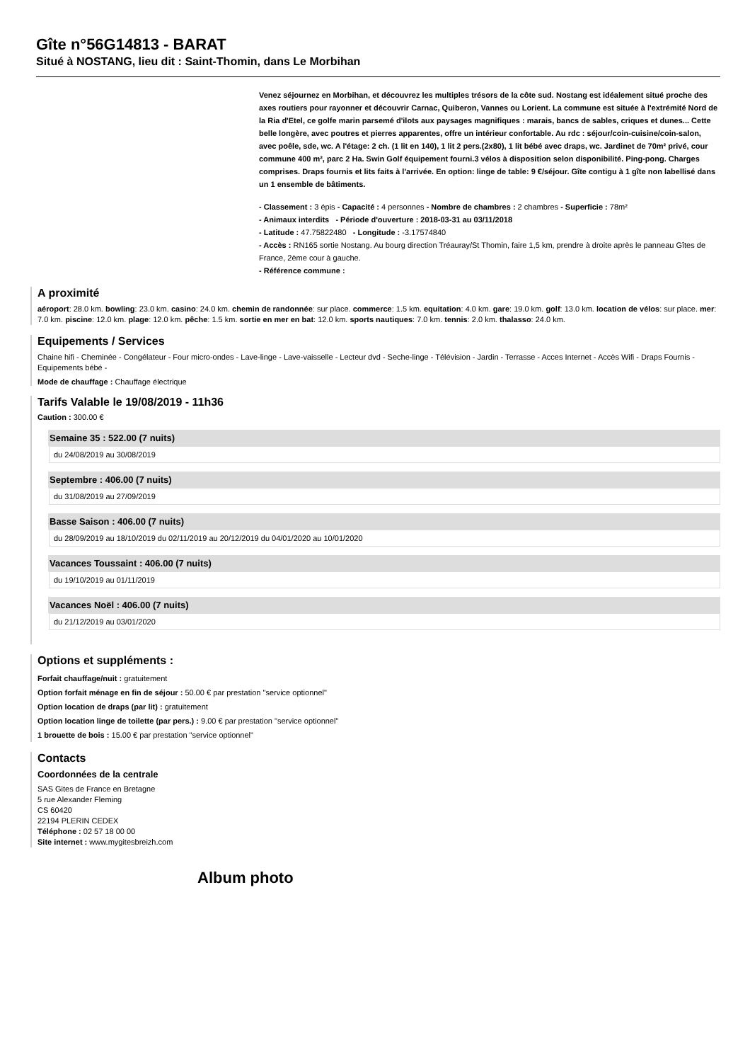Gîte n°56G14813 - BARAT
Situé à NOSTANG, lieu dit : Saint-Thomin, dans Le Morbihan
Venez séjournez en Morbihan, et découvrez les multiples trésors de la côte sud. Nostang est idéalement situé proche des axes routiers pour rayonner et découvrir Carnac, Quiberon, Vannes ou Lorient. La commune est située à l'extrémité Nord de la Ria d'Etel, ce golfe marin parsemé d'ilots aux paysages magnifiques : marais, bancs de sables, criques et dunes... Cette belle longère, avec poutres et pierres apparentes, offre un intérieur confortable. Au rdc : séjour/coin-cuisine/coin-salon, avec poêle, sde, wc. A l'étage: 2 ch. (1 lit en 140), 1 lit 2 pers.(2x80), 1 lit bébé avec draps, wc. Jardinet de 70m² privé, cour commune 400 m², parc 2 Ha. Swin Golf équipement fourni.3 vélos à disposition selon disponibilité. Ping-pong. Charges comprises. Draps fournis et lits faits à l'arrivée. En option: linge de table: 9 €/séjour. Gîte contigu à 1 gîte non labellisé dans un 1 ensemble de bâtiments.
- Classement : 3 épis - Capacité : 4 personnes - Nombre de chambres : 2 chambres - Superficie : 78m²
- Animaux interdits - Période d'ouverture : 2018-03-31 au 03/11/2018
- Latitude : 47.75822480 - Longitude : -3.17574840
- Accès : RN165 sortie Nostang. Au bourg direction Tréauray/St Thomin, faire 1,5 km, prendre à droite après le panneau Gîtes de France, 2ème cour à gauche.
- Référence commune :
A proximité
aéroport: 28.0 km. bowling: 23.0 km. casino: 24.0 km. chemin de randonnée: sur place. commerce: 1.5 km. equitation: 4.0 km. gare: 19.0 km. golf: 13.0 km. location de vélos: sur place. mer: 7.0 km. piscine: 12.0 km. plage: 12.0 km. pêche: 1.5 km. sortie en mer en bat: 12.0 km. sports nautiques: 7.0 km. tennis: 2.0 km. thalasso: 24.0 km.
Equipements / Services
Chaine hifi - Cheminée - Congélateur - Four micro-ondes - Lave-linge - Lave-vaisselle - Lecteur dvd - Seche-linge - Télévision - Jardin - Terrasse - Acces Internet - Accès Wifi - Draps Fournis - Equipements bébé -
Mode de chauffage : Chauffage électrique
Tarifs Valable le 19/08/2019 - 11h36
Caution : 300.00 €
Semaine 35 : 522.00 (7 nuits)
du 24/08/2019 au 30/08/2019
Septembre : 406.00 (7 nuits)
du 31/08/2019 au 27/09/2019
Basse Saison : 406.00 (7 nuits)
du 28/09/2019 au 18/10/2019 du 02/11/2019 au 20/12/2019 du 04/01/2020 au 10/01/2020
Vacances Toussaint : 406.00 (7 nuits)
du 19/10/2019 au 01/11/2019
Vacances Noël : 406.00 (7 nuits)
du 21/12/2019 au 03/01/2020
Options et suppléments :
Forfait chauffage/nuit : gratuitement
Option forfait ménage en fin de séjour : 50.00 € par prestation "service optionnel"
Option location de draps (par lit) : gratuitement
Option location linge de toilette (par pers.) : 9.00 € par prestation "service optionnel"
1 brouette de bois : 15.00 € par prestation "service optionnel"
Contacts
Coordonnées de la centrale
SAS Gites de France en Bretagne
5 rue Alexander Fleming
CS 60420
22194 PLERIN CEDEX
Téléphone : 02 57 18 00 00
Site internet : www.mygitesbreizh.com
Album photo